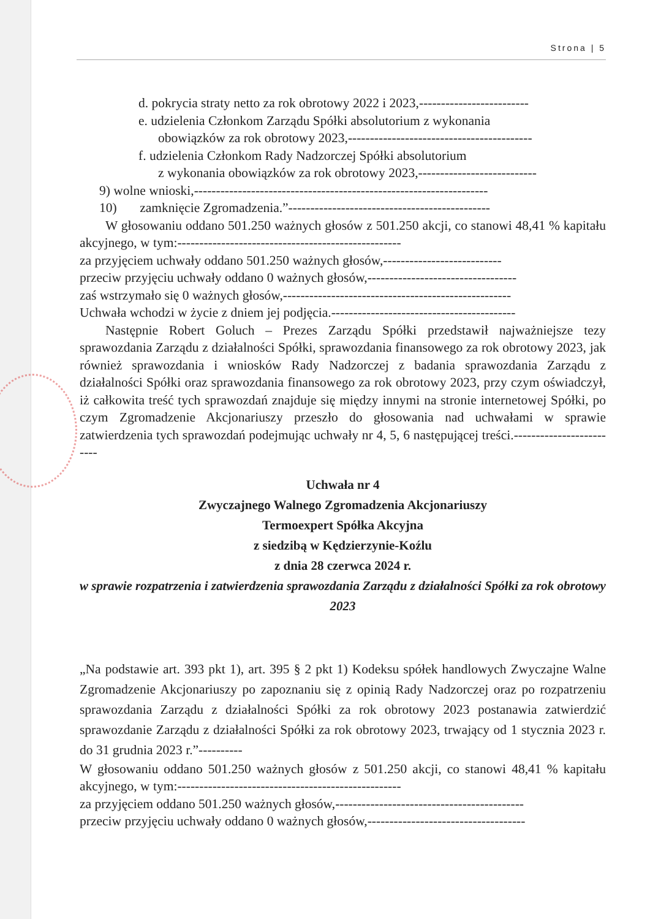Strona | 5
d. pokrycia straty netto za rok obrotowy 2022 i 2023,-------------------------
e. udzielenia Członkom Zarządu Spółki absolutorium z wykonania
obowiązków za rok obrotowy 2023,------------------------------------------
f. udzielenia Członkom Rady Nadzorczej Spółki absolutorium
z wykonania obowiązków za rok obrotowy 2023,---------------------------
9) wolne wnioski,-------------------------------------------------------------------
10) zamknięcie Zgromadzenia.”----------------------------------------------
W głosowaniu oddano 501.250 ważnych głosów z 501.250 akcji, co stanowi 48,41 % kapitału akcyjnego, w tym:---------------------------------------------------
za przyjęciem uchwały oddano 501.250 ważnych głosów,---------------------------
przeciw przyjęciu uchwały oddano 0 ważnych głosów,----------------------------------
zaś wstrzymało się 0 ważnych głosów,----------------------------------------------------
Uchwała wchodzi w życie z dniem jej podjęcia.------------------------------------------
Następnie Robert Goluch – Prezes Zarządu Spółki przedstawił najważniejsze tezy sprawozdania Zarządu z działalności Spółki, sprawozdania finansowego za rok obrotowy 2023, jak również sprawozdania i wniosków Rady Nadzorczej z badania sprawozdania Zarządu z działalności Spółki oraz sprawozdania finansowego za rok obrotowy 2023, przy czym oświadczył, iż całkowita treść tych sprawozdań znajduje się między innymi na stronie internetowej Spółki, po czym Zgromadzenie Akcjonariuszy przeszło do głosowania nad uchwałami w sprawie zatwierdzenia tych sprawozdań podejmując uchwały nr 4, 5, 6 następującej treści.-------------------------
Uchwała nr 4
Zwyczajnego Walnego Zgromadzenia Akcjonariuszy
Termoexpert Spółka Akcyjna
z siedzibą w Kędzierzynie-Koźlu
z dnia 28 czerwca 2024 r.
w sprawie rozpatrzenia i zatwierdzenia sprawozdania Zarządu z działalności Spółki za rok obrotowy 2023
„Na podstawie art. 393 pkt 1), art. 395 § 2 pkt 1) Kodeksu spółek handlowych Zwyczajne Walne Zgromadzenie Akcjonariuszy po zapoznaniu się z opinią Rady Nadzorczej oraz po rozpatrzeniu sprawozdania Zarządu z działalności Spółki za rok obrotowy 2023 postanawia zatwierdzić sprawozdanie Zarządu z działalności Spółki za rok obrotowy 2023, trwający od 1 stycznia 2023 r. do 31 grudnia 2023 r.”----------
W głosowaniu oddano 501.250 ważnych głosów z 501.250 akcji, co stanowi 48,41 % kapitału akcyjnego, w tym:---------------------------------------------------
za przyjęciem oddano 501.250 ważnych głosów,-------------------------------------------
przeciw przyjęciu uchwały oddano 0 ważnych głosów,------------------------------------